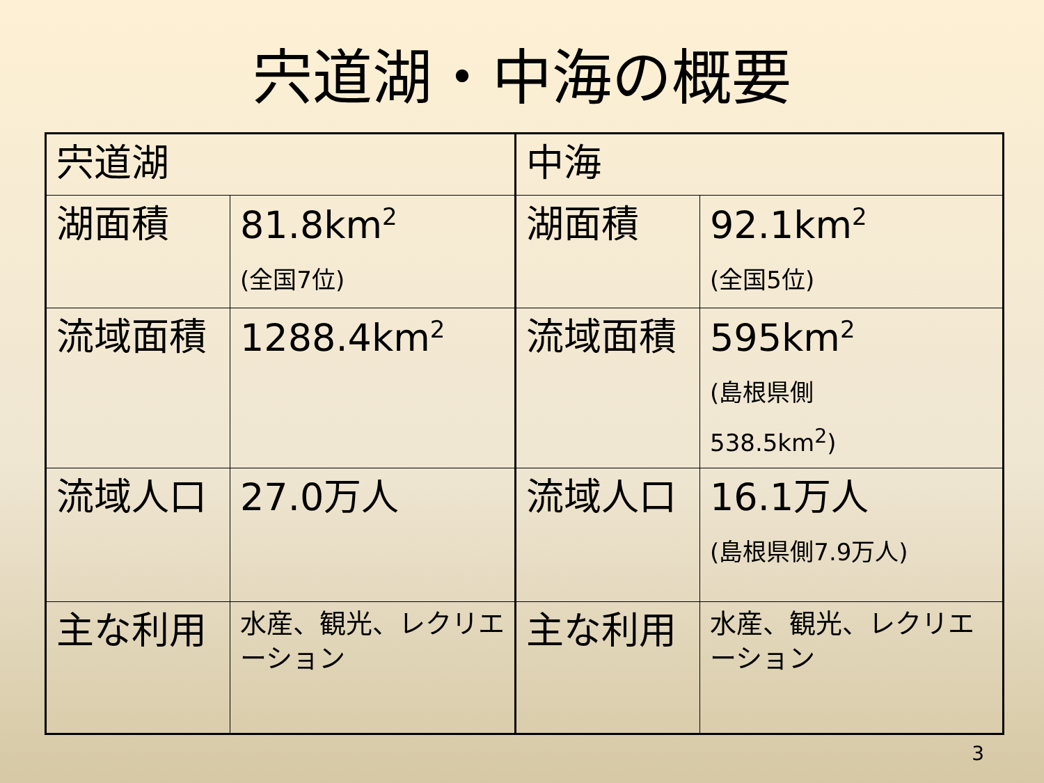宍道湖・中海の概要
| 宍道湖 | | 中海 | |
| 湖面積 | 81.8km<sup>2</sup> (全国7位) | 湖面積 | 92.1km<sup>2</sup> (全国5位) |
| 流域面積 | 1288.4km<sup>2</sup> | 流域面積 | 595km<sup>2</sup> (島根県側 538.5km<sup>2</sup>) |
| 流域人口 | 27.0万人 | 流域人口 | 16.1万人 (島根県側7.9万人) |
| 主な利用 | 水産、観光、レクリエーション | 主な利用 | 水産、観光、レクリエーション |
3